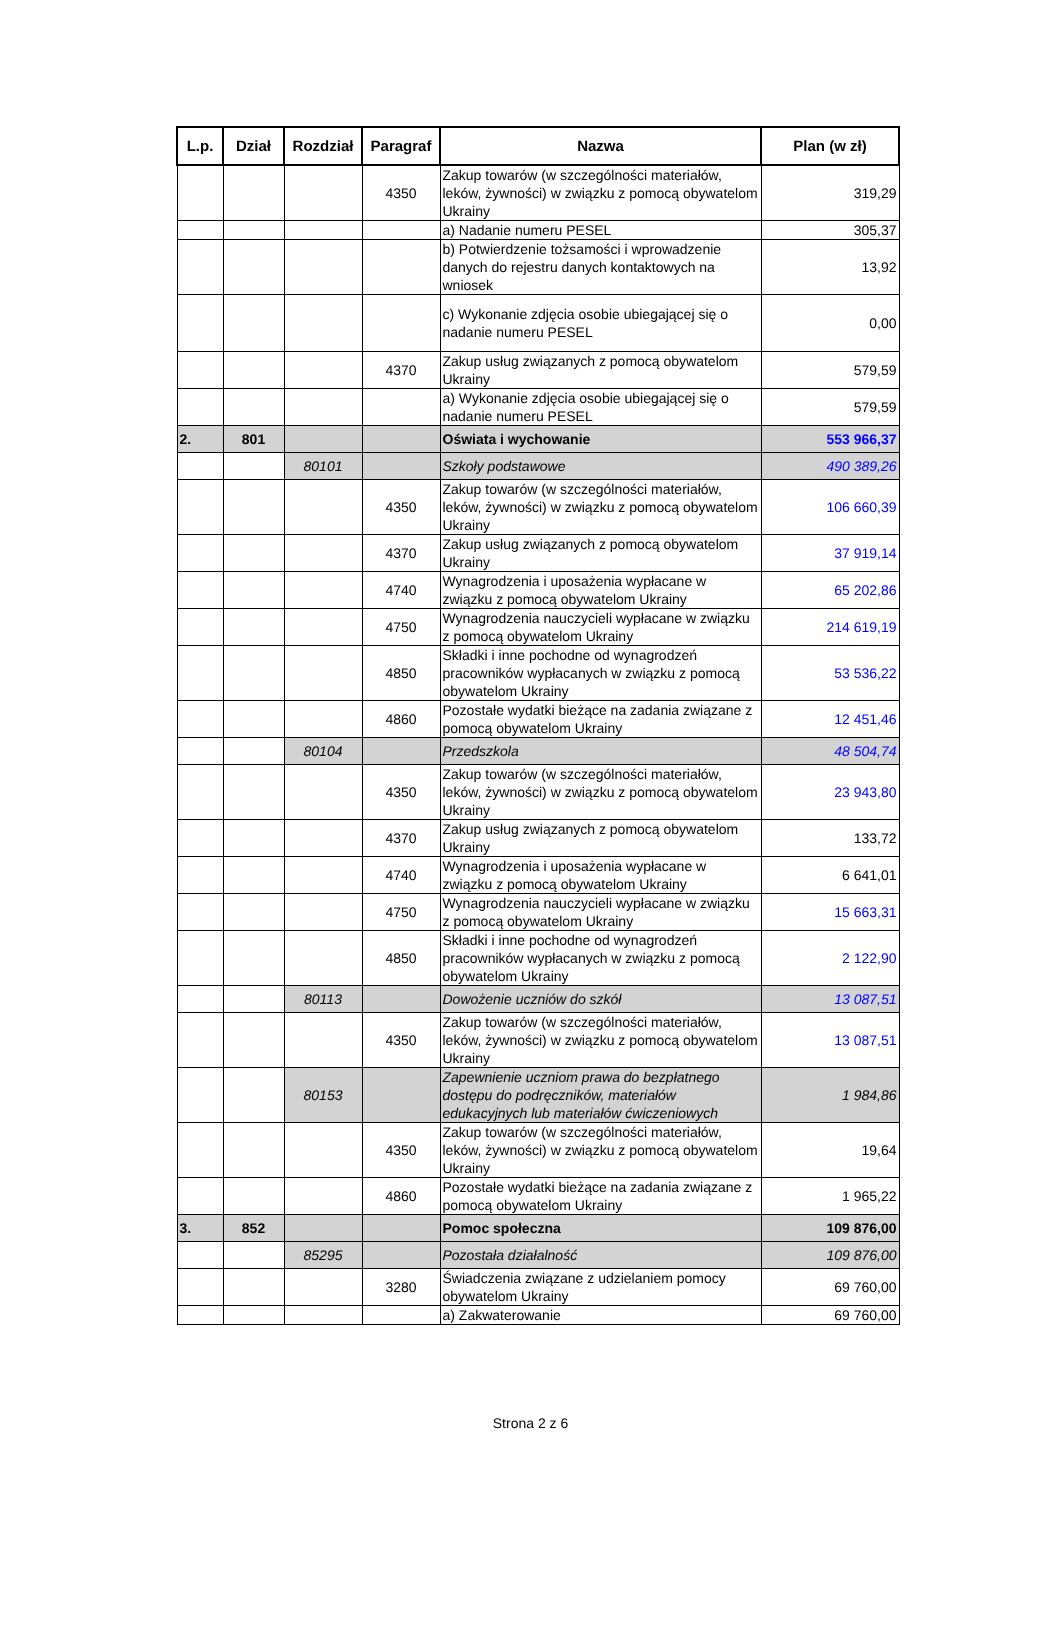| L.p. | Dział | Rozdział | Paragraf | Nazwa | Plan (w zł) |
| --- | --- | --- | --- | --- | --- |
| | | | 4350 | Zakup towarów (w szczególności materiałów, leków, żywności) w związku z pomocą obywatelom Ukrainy | 319,29 |
| | | | | a) Nadanie numeru PESEL | 305,37 |
| | | | | b) Potwierdzenie tożsamości i wprowadzenie danych do rejestru danych kontaktowych na wniosek | 13,92 |
| | | | | c) Wykonanie zdjęcia osobie ubiegającej się o nadanie numeru PESEL | 0,00 |
| | | | 4370 | Zakup usług związanych z pomocą obywatelom Ukrainy | 579,59 |
| | | | | a) Wykonanie zdjęcia osobie ubiegającej się o nadanie numeru PESEL | 579,59 |
| 2. | 801 | | | Oświata i wychowanie | 553 966,37 |
| | | 80101 | | Szkoły podstawowe | 490 389,26 |
| | | | 4350 | Zakup towarów (w szczególności materiałów, leków, żywności) w związku z pomocą obywatelom Ukrainy | 106 660,39 |
| | | | 4370 | Zakup usług związanych z pomocą obywatelom Ukrainy | 37 919,14 |
| | | | 4740 | Wynagrodzenia i uposażenia wypłacane w związku z pomocą obywatelom Ukrainy | 65 202,86 |
| | | | 4750 | Wynagrodzenia nauczycieli wypłacane w związku z pomocą obywatelom Ukrainy | 214 619,19 |
| | | | 4850 | Składki i inne pochodne od wynagrodzeń pracowników wypłacanych w związku z pomocą obywatelom Ukrainy | 53 536,22 |
| | | | 4860 | Pozostałe wydatki bieżące na zadania związane z pomocą obywatelom Ukrainy | 12 451,46 |
| | | 80104 | | Przedszkola | 48 504,74 |
| | | | 4350 | Zakup towarów (w szczególności materiałów, leków, żywności) w związku z pomocą obywatelom Ukrainy | 23 943,80 |
| | | | 4370 | Zakup usług związanych z pomocą obywatelom Ukrainy | 133,72 |
| | | | 4740 | Wynagrodzenia i uposażenia wypłacane w związku z pomocą obywatelom Ukrainy | 6 641,01 |
| | | | 4750 | Wynagrodzenia nauczycieli wypłacane w związku z pomocą obywatelom Ukrainy | 15 663,31 |
| | | | 4850 | Składki i inne pochodne od wynagrodzeń pracowników wypłacanych w związku z pomocą obywatelom Ukrainy | 2 122,90 |
| | | 80113 | | Dowożenie uczniów do szkół | 13 087,51 |
| | | | 4350 | Zakup towarów (w szczególności materiałów, leków, żywności) w związku z pomocą obywatelom Ukrainy | 13 087,51 |
| | | 80153 | | Zapewnienie uczniom prawa do bezpłatnego dostępu do podręczników, materiałów edukacyjnych lub materiałów ćwiczeniowych | 1 984,86 |
| | | | 4350 | Zakup towarów (w szczególności materiałów, leków, żywności) w związku z pomocą obywatelom Ukrainy | 19,64 |
| | | | 4860 | Pozostałe wydatki bieżące na zadania związane z pomocą obywatelom Ukrainy | 1 965,22 |
| 3. | 852 | | | Pomoc społeczna | 109 876,00 |
| | | 85295 | | Pozostała działalność | 109 876,00 |
| | | | 3280 | Świadczenia związane z udzielaniem pomocy obywatelom Ukrainy | 69 760,00 |
| | | | | a) Zakwaterowanie | 69 760,00 |
Strona 2 z 6